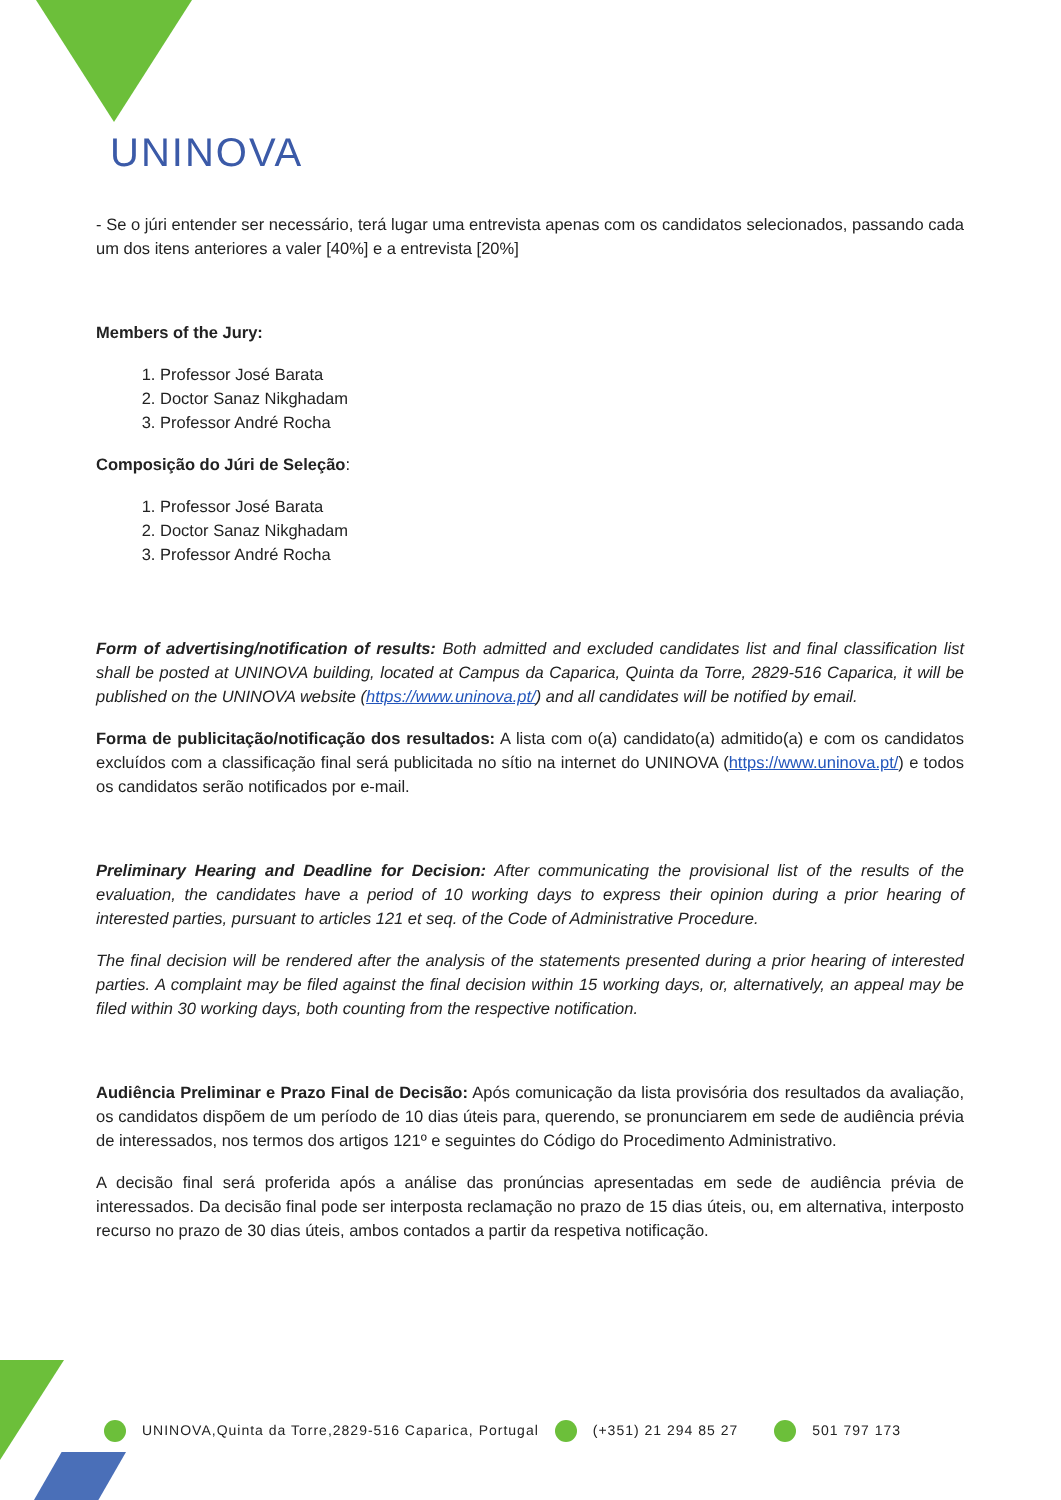UNINOVA
- Se o júri entender ser necessário, terá lugar uma entrevista apenas com os candidatos selecionados, passando cada um dos itens anteriores a valer [40%] e a entrevista [20%]
Members of the Jury:
1. Professor José Barata
2. Doctor Sanaz Nikghadam
3. Professor André Rocha
Composição do Júri de Seleção:
1. Professor José Barata
2. Doctor Sanaz Nikghadam
3. Professor André Rocha
Form of advertising/notification of results: Both admitted and excluded candidates list and final classification list shall be posted at UNINOVA building, located at Campus da Caparica, Quinta da Torre, 2829-516 Caparica, it will be published on the UNINOVA website (https://www.uninova.pt/) and all candidates will be notified by email.
Forma de publicitação/notificação dos resultados: A lista com o(a) candidato(a) admitido(a) e com os candidatos excluídos com a classificação final será publicitada no sítio na internet do UNINOVA (https://www.uninova.pt/) e todos os candidatos serão notificados por e-mail.
Preliminary Hearing and Deadline for Decision: After communicating the provisional list of the results of the evaluation, the candidates have a period of 10 working days to express their opinion during a prior hearing of interested parties, pursuant to articles 121 et seq. of the Code of Administrative Procedure.
The final decision will be rendered after the analysis of the statements presented during a prior hearing of interested parties. A complaint may be filed against the final decision within 15 working days, or, alternatively, an appeal may be filed within 30 working days, both counting from the respective notification.
Audiência Preliminar e Prazo Final de Decisão: Após comunicação da lista provisória dos resultados da avaliação, os candidatos dispõem de um período de 10 dias úteis para, querendo, se pronunciarem em sede de audiência prévia de interessados, nos termos dos artigos 121º e seguintes do Código do Procedimento Administrativo.
A decisão final será proferida após a análise das pronúncias apresentadas em sede de audiência prévia de interessados. Da decisão final pode ser interposta reclamação no prazo de 15 dias úteis, ou, em alternativa, interposto recurso no prazo de 30 dias úteis, ambos contados a partir da respetiva notificação.
UNINOVA,Quinta da Torre,2829-516 Caparica, Portugal (+351) 21 294 85 27 501 797 173